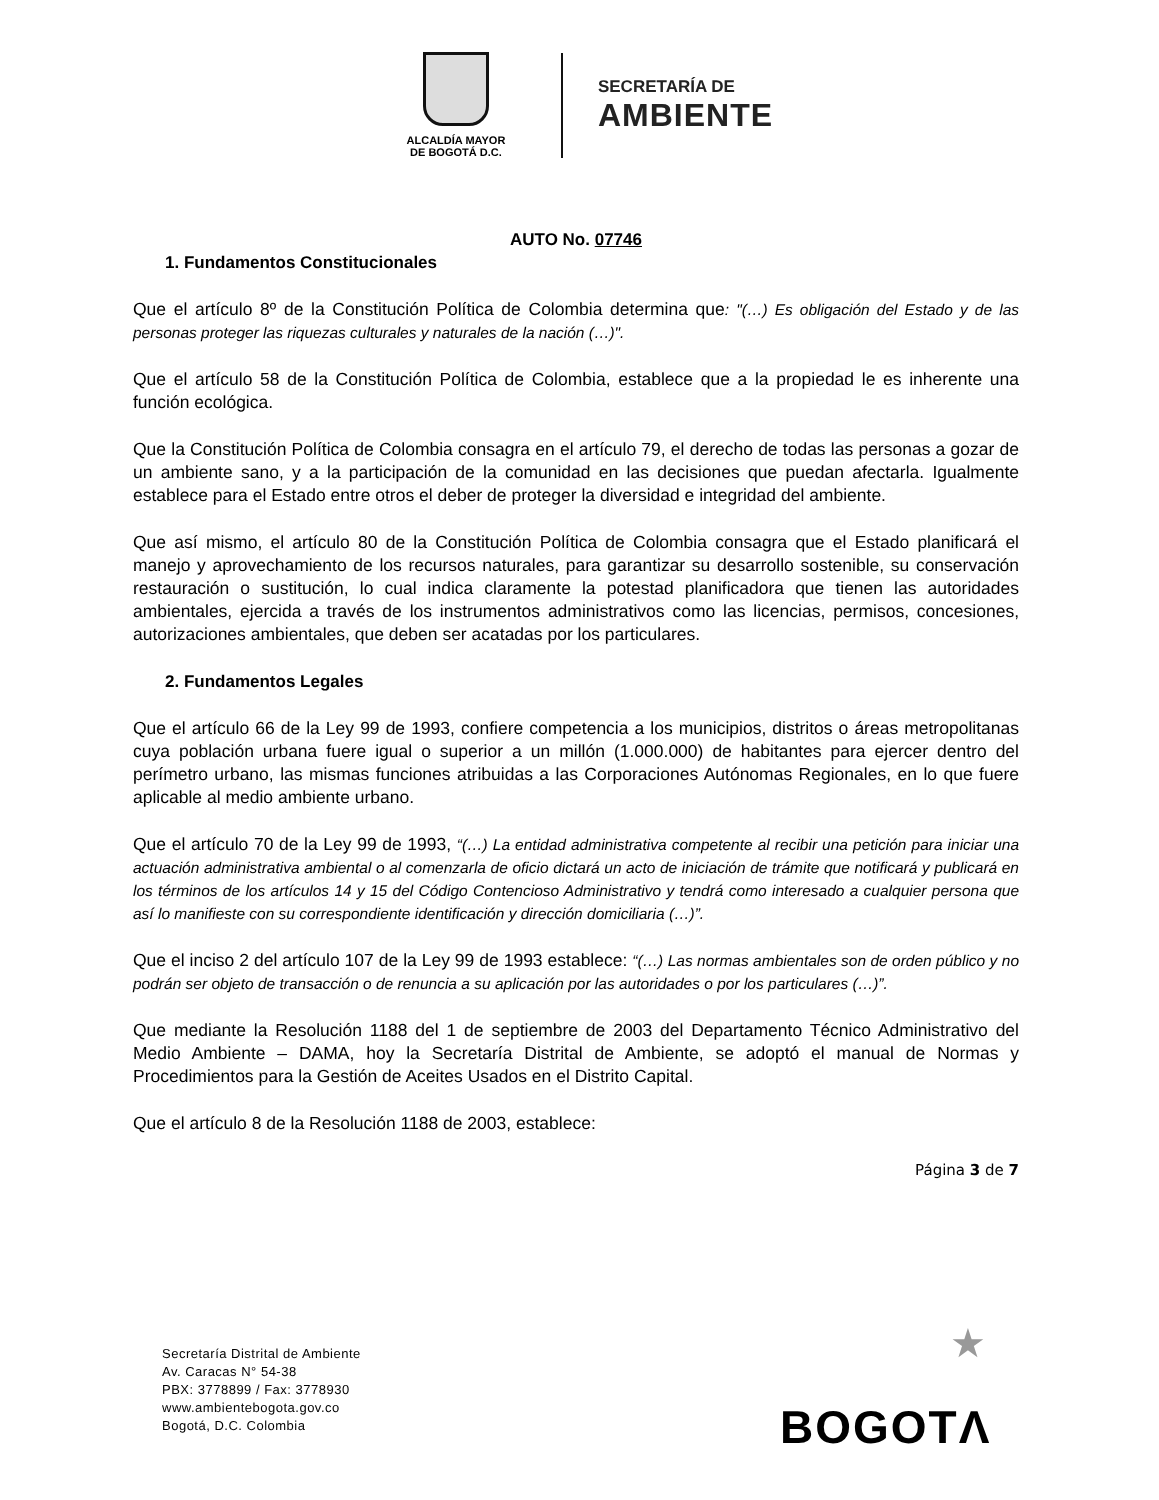ALCALDÍA MAYOR
DE BOGOTÁ D.C.
SECRETARÍA DE
AMBIENTE
AUTO No. 07746
1. Fundamentos Constitucionales
Que el artículo 8º de la Constitución Política de Colombia determina que: "(…) Es obligación del Estado y de las personas proteger las riquezas culturales y naturales de la nación (…)".
Que el artículo 58 de la Constitución Política de Colombia, establece que a la propiedad le es inherente una función ecológica.
Que la Constitución Política de Colombia consagra en el artículo 79, el derecho de todas las personas a gozar de un ambiente sano, y a la participación de la comunidad en las decisiones que puedan afectarla. Igualmente establece para el Estado entre otros el deber de proteger la diversidad e integridad del ambiente.
Que así mismo, el artículo 80 de la Constitución Política de Colombia consagra que el Estado planificará el manejo y aprovechamiento de los recursos naturales, para garantizar su desarrollo sostenible, su conservación restauración o sustitución, lo cual indica claramente la potestad planificadora que tienen las autoridades ambientales, ejercida a través de los instrumentos administrativos como las licencias, permisos, concesiones, autorizaciones ambientales, que deben ser acatadas por los particulares.
2. Fundamentos Legales
Que el artículo 66 de la Ley 99 de 1993, confiere competencia a los municipios, distritos o áreas metropolitanas cuya población urbana fuere igual o superior a un millón (1.000.000) de habitantes para ejercer dentro del perímetro urbano, las mismas funciones atribuidas a las Corporaciones Autónomas Regionales, en lo que fuere aplicable al medio ambiente urbano.
Que el artículo 70 de la Ley 99 de 1993, “(…) La entidad administrativa competente al recibir una petición para iniciar una actuación administrativa ambiental o al comenzarla de oficio dictará un acto de iniciación de trámite que notificará y publicará en los términos de los artículos 14 y 15 del Código Contencioso Administrativo y tendrá como interesado a cualquier persona que así lo manifieste con su correspondiente identificación y dirección domiciliaria (…)”.
Que el inciso 2 del artículo 107 de la Ley 99 de 1993 establece: “(…) Las normas ambientales son de orden público y no podrán ser objeto de transacción o de renuncia a su aplicación por las autoridades o por los particulares (…)”.
Que mediante la Resolución 1188 del 1 de septiembre de 2003 del Departamento Técnico Administrativo del Medio Ambiente – DAMA, hoy la Secretaría Distrital de Ambiente, se adoptó el manual de Normas y Procedimientos para la Gestión de Aceites Usados en el Distrito Capital.
Que el artículo 8 de la Resolución 1188 de 2003, establece:
Página 3 de 7
Secretaría Distrital de Ambiente
Av. Caracas N° 54-38
PBX: 3778899 / Fax: 3778930
www.ambientebogota.gov.co
Bogotá, D.C. Colombia
★
BOGOTΛ